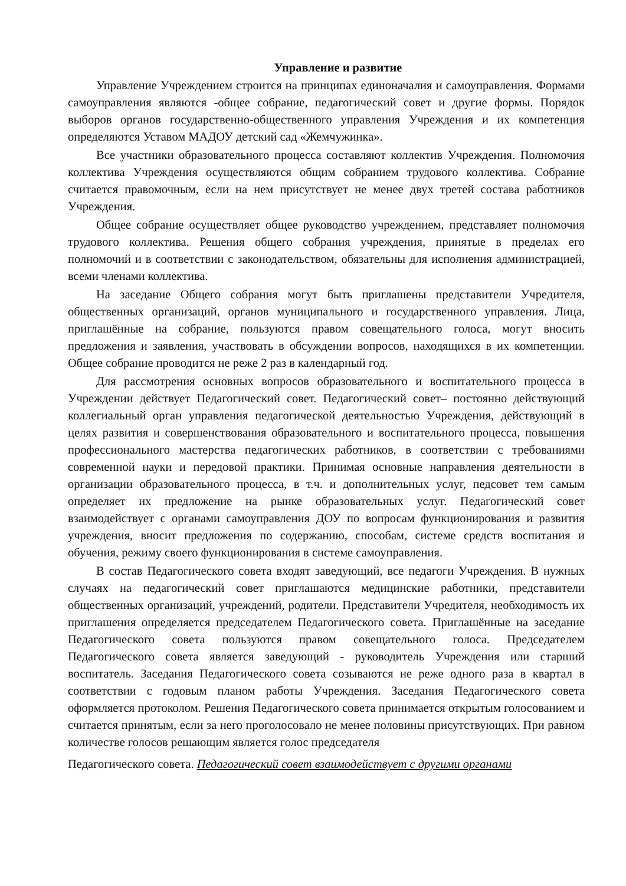Управление и развитие
Управление Учреждением строится на принципах единоначалия и самоуправления. Формами самоуправления являются -общее собрание, педагогический совет и другие формы. Порядок выборов органов государственно-общественного управления Учреждения и их компетенция определяются Уставом МАДОУ детский сад «Жемчужинка».
Все участники образовательного процесса составляют коллектив Учреждения. Полномочия коллектива Учреждения осуществляются общим собранием трудового коллектива. Собрание считается правомочным, если на нем присутствует не менее двух третей состава работников Учреждения.
Общее собрание осуществляет общее руководство учреждением, представляет полномочия трудового коллектива. Решения общего собрания учреждения, принятые в пределах его полномочий и в соответствии с законодательством, обязательны для исполнения администрацией, всеми членами коллектива.
На заседание Общего собрания могут быть приглашены представители Учредителя, общественных организаций, органов муниципального и государственного управления. Лица, приглашённые на собрание, пользуются правом совещательного голоса, могут вносить предложения и заявления, участвовать в обсуждении вопросов, находящихся в их компетенции. Общее собрание проводится не реже 2 раз в календарный год.
Для рассмотрения основных вопросов образовательного и воспитательного процесса в Учреждении действует Педагогический совет. Педагогический совет– постоянно действующий коллегиальный орган управления педагогической деятельностью Учреждения, действующий в целях развития и совершенствования образовательного и воспитательного процесса, повышения профессионального мастерства педагогических работников, в соответствии с требованиями современной науки и передовой практики. Принимая основные направления деятельности в организации образовательного процесса, в т.ч. и дополнительных услуг, педсовет тем самым определяет их предложение на рынке образовательных услуг. Педагогический совет взаимодействует с органами самоуправления ДОУ по вопросам функционирования и развития учреждения, вносит предложения по содержанию, способам, системе средств воспитания и обучения, режиму своего функционирования в системе самоуправления.
В состав Педагогического совета входят заведующий, все педагоги Учреждения. В нужных случаях на педагогический совет приглашаются медицинские работники, представители общественных организаций, учреждений, родители. Представители Учредителя, необходимость их приглашения определяется председателем Педагогического совета. Приглашённые на заседание Педагогического совета пользуются правом совещательного голоса. Председателем Педагогического совета является заведующий - руководитель Учреждения или старший воспитатель. Заседания Педагогического совета созываются не реже одного раза в квартал в соответствии с годовым планом работы Учреждения. Заседания Педагогического совета оформляется протоколом. Решения Педагогического совета принимается открытым голосованием и считается принятым, если за него проголосовало не менее половины присутствующих. При равном количестве голосов решающим является голос председателя
Педагогического совета. Педагогический совет взаимодействует с другими органами